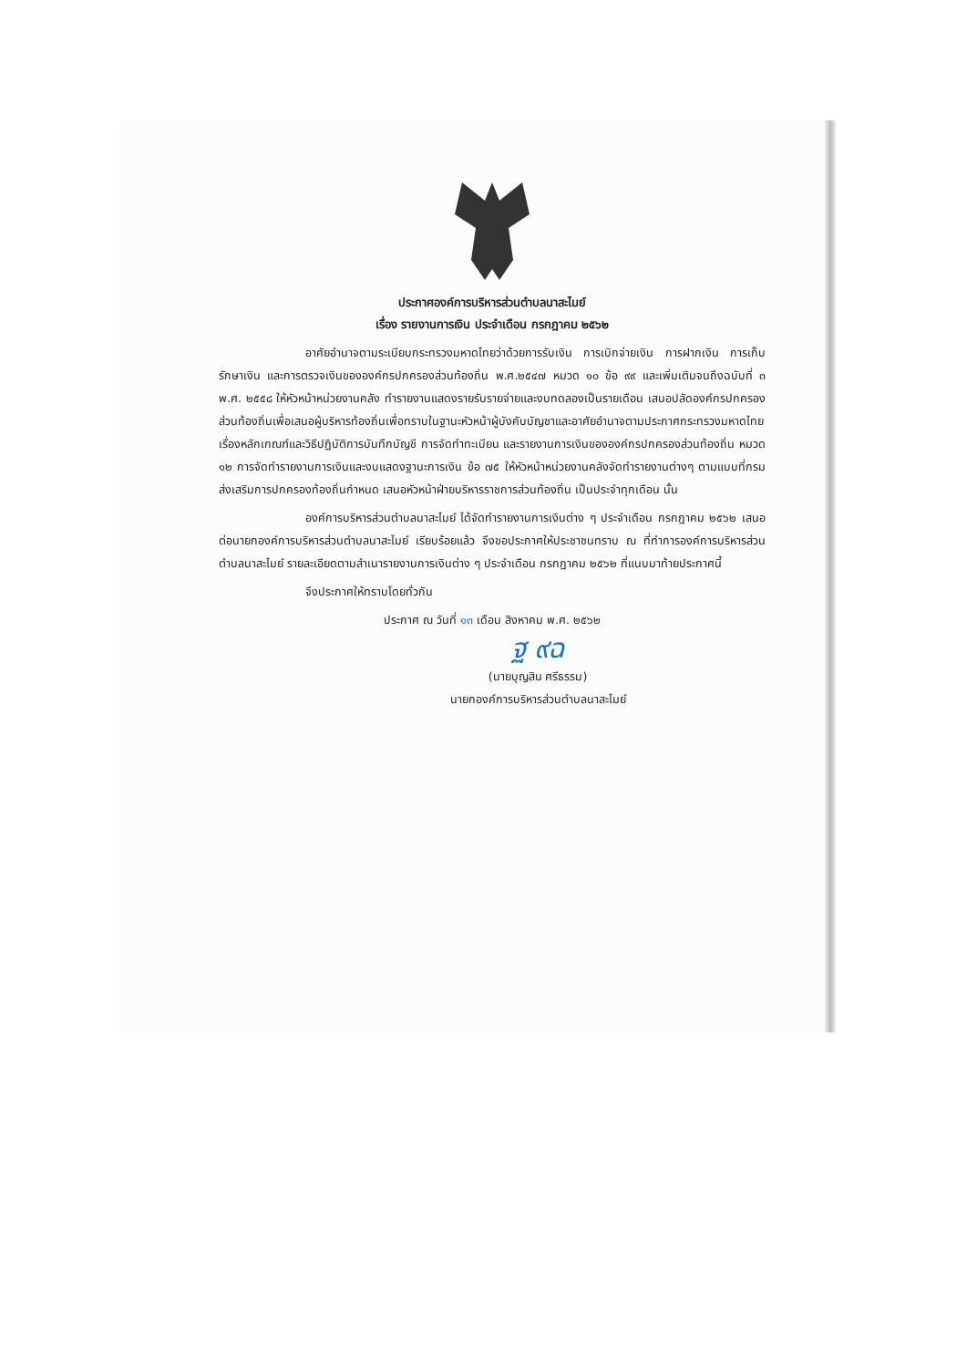ประกาศองค์การบริหารส่วนตำบลนาสะไมย์
เรื่อง รายงานการเงิน ประจำเดือน กรกฎาคม ๒๕๖๒
อาศัยอำนาจตามระเบียบกระทรวงมหาดไทยว่าด้วยการรับเงิน การเบิกจ่ายเงิน การฝากเงิน การเก็บรักษาเงิน และการตรวจเงินขององค์กรปกครองส่วนท้องถิ่น พ.ศ.๒๕๔๗ หมวด ๑๐ ข้อ ๙๙ และเพิ่มเติมจนถึงฉบับที่ ๓ พ.ศ. ๒๕๕๘ ให้หัวหน้าหน่วยงานคลัง ทำรายงานแสดงรายรับรายจ่ายและงบทดลองเป็นรายเดือน เสนอปลัดองค์กรปกครองส่วนท้องถิ่นเพื่อเสนอผู้บริหารท้องถิ่นเพื่อทราบในฐานะหัวหน้าผู้บังคับบัญชาและอาศัยอำนาจตามประกาศกระทรวงมหาดไทย เรื่องหลักเกณฑ์และวิธีปฏิบัติการบันทึกบัญชี การจัดทำทะเบียน และรายงานการเงินขององค์กรปกครองส่วนท้องถิ่น หมวด ๑๒ การจัดทำรายงานการเงินและงบแสดงฐานะการเงิน ข้อ ๗๕ ให้หัวหน้าหน่วยงานคลังจัดทำรายงานต่างๆ ตามแบบที่กรมส่งเสริมการปกครองท้องถิ่นกำหนด เสนอหัวหน้าฝ่ายบริหารราชการส่วนท้องถิ่น เป็นประจำทุกเดือน นั้น
องค์การบริหารส่วนตำบลนาสะไมย์ ได้จัดทำรายงานการเงินต่าง ๆ ประจำเดือน กรกฎาคม ๒๕๖๒ เสนอต่อนายกองค์การบริหารส่วนตำบลนาสะไมย์ เรียบร้อยแล้ว จึงขอประกาศให้ประชาชนทราบ ณ ที่ทำการองค์การบริหารส่วนตำบลนาสะไมย์ รายละเอียดตามสำเนารายงานการเงินต่าง ๆ ประจำเดือน กรกฎาคม ๒๕๖๒ ที่แนบมาท้ายประกาศนี้
จึงประกาศให้ทราบโดยทั่วกัน
ประกาศ ณ วันที่ ๑๓ เดือน สิงหาคม พ.ศ. ๒๕๖๒
ฐ ๙ฉ
(นายบุญสิน ศรีธรรม)
นายกองค์การบริหารส่วนตำบลนาสะไมย์